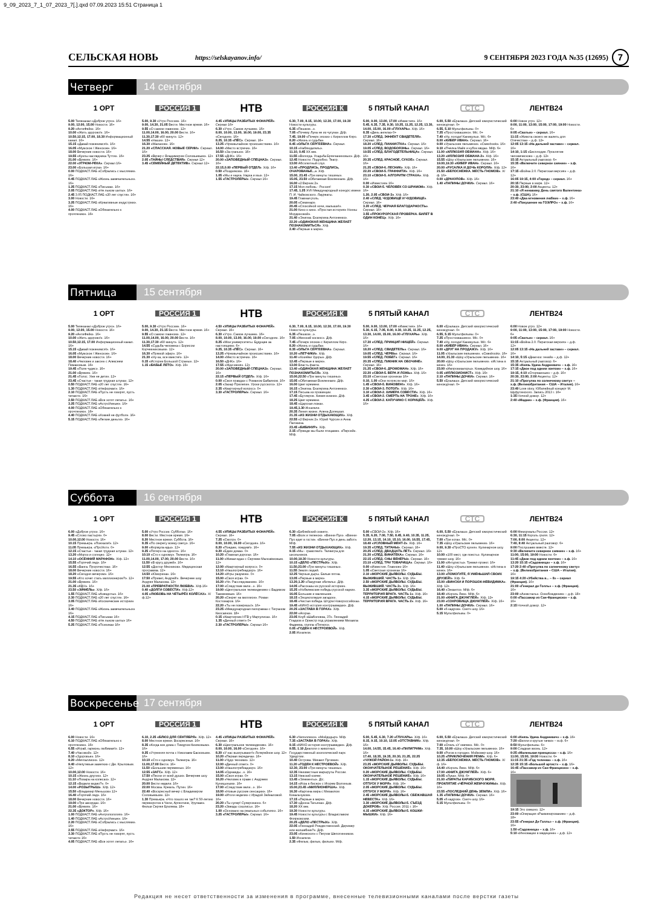9_09_2023_7_1_07_2023_7[.].qxd 07.09.2023 15:51 Страница 1
СЕЛЬСКАЯ НОВЬ https://selskayanov.info/ 9 СЕНТЯБРЯ 2023 ГОДА №35 (12695) 7
Четверг 14 сентября
1 ОРТ
5.00 Телеканал «Доброе утро». 16+
9.00, 12.00, 15.00 Новости. 16+
9.20 «АнтиФейк». 16+
10.00 «Жить здорово!». 16+
10.50,12.15, 17.00, 18.30 Информационный канал. 16+
15.15 «Давай поженимся!». 16+
16.05 «Мужское / Женское». 16+
18.00 Вечерние новости. 16+
19.55 «Куклы наследника Тутти». 16+
21.00 «Время». 16+
22.00 «УГРЮМ-РЕКА». Сериал 16+
23.00 «Большая игра». 16+
0.00 ПОДКАСТ.ЛАБ «Собрались с мыслями». 16+
0.45 ПОДКАСТ.ЛАБ «Жизнь замечательных». 16+
1.25 ПОДКАСТ.ЛАБ «Письма». 16+
2.05 ПОДКАСТ.ЛАБ «Не лыком шиты». 16+
2.45 3.05 ПОДКАСТ.ЛАБ «20 лет спустя». 16+
3.00 Новости. 16+
3.25 ПОДКАСТ.ЛАБ «Креативные индустрии». 16+
4.00 ПОДКАСТ.ЛАБ «Обязательно к прочтению». 16+
РОССИЯ 1
5.00, 9.30 «Утро России». 16+
9.00, 14.30, 21.05 Вести. Местное время. 16+
9.55 «О самом главном». 12+
11.00,14.00, 16.00, 20.00 Вести. 16+
11.30,17.30 «60 минут». 12+
14.55 «Наши». 12+
16.30 «Малахов». 16+
21.20 «СПАССКАЯ. НОВЫЕ СЕРИИ». Сериал. 16+
23.25 «Вечер с Владимиром Соловьевым». 12+
2.05 «ТАЙНЫ СЛЕДСТВИЯ». Сериал 12+
3.45 «СЕМЕЙНЫЙ ДЕТЕКТИВ». Сериал 12+
НТВ
4.45 «УЛИЦЫ РАЗБИТЫХ ФОНАРЕЙ». Сериал 16+
6.30 «Утро. Самое лучшее». 16+
8.00, 10.00, 13.00, 16.00, 19.00, 23.35 «Сегодня». 16+
8.25, 10.35 «ПЁС». Сериал. 16+
13.25 «Чрезвычайное происшествие». 16+
14.00 «Место встречи». 16+
16.50 «За гранью». 16+
17.55 «ДНК». 16+
20.00 «ЗАПОВЕДНЫЙ СПЕЦНАЗ». Сериал. 16+
22.15,0.00 «ПЕРВЫЙ ОТДЕЛ». Х/ф. 16+
0.50 «Поздняков». 16+
1.05 «Мы и наука. Наука и мы». 12+
1.55 «ГАСТРОЛЕРЫ». Сериал 16+
РОССИЯ К
6.30, 7.00, 8.15, 10.00, 12.30, 17.00, 19.30 Новости культуры.
6.35 «Пешком...».
7.05 «Почему Луна не из чугуна». Д/ф.
7.45, 19.00 «Почерк эпохи» с Кириллом Кяро.
8.20 «Жизнь и судьба».
8.45 «ОЛЬГА СЕРГЕЕВНА». Сериал.
10.15 «Наблюдатель».
11.10, 0.45 XX век.
11.55 «Вологда. Усадьба Брянчаниновых». Д/ф.
12.45 Новости. Подробно. Театр.
13.00 Абсолютный слух.
13.40 «ПРОДЛИСЬ, ПРОДЛИСЬ, ОЧАРОВАНЬЕ...». Х/ф.
15.00, 23.45 «Три минуты тишины».
15.05, 23.50 «Обитаемая Вселенная». Д/ф.
16.00 «2 Верник 2».
17.15 Моя любовь - Россия!
17.45, 1.25 XVII Международный конкурс имени П. И. Чайковского. Лауреаты.
19.45 Главная роль.
20.05 «Семинар».
20.45 «Спокойной ночи, малыши!».
21.00 Кино о кино. «Простая история» Нонны Мордюковой».
21.40 «Энигма. Екатерина Антоненко».
22.20 «ОДИНОКАЯ ЖЕНЩИНА ЖЕЛАЕТ ПОЗНАКОМИТЬСЯ». Х/ф.
2.40 «Первые в мире».
5 ПЯТЫЙ КАНАЛ
5.00, 9.00, 13.00, 17.00 «Известия». 16+
5.45, 6.35, 7.35, 9.30, 10.25, 11.25, 12.25, 13.30, 14.00, 15.00, 16.00 «ГЛУХАРЬ». Х/ф. 16+
8.35 «День ангела» 0+
17.30 «СЛЕД. ЭФФЕКТ СВИДЕТЕЛЯ». Сериал. 16+
18.20 «СЛЕД. ПИАНИСТКА». Сериал. 16+
19.05 «СЛЕД. ВОДОБОЯЗНЬ». Сериал. 16+
19.55 «СЛЕД. БЛАГОДЕТЕЛЬНИЦА». Сериал. 16+
20.35 «СЛЕД. КРАСНОЕ, СУХОЕ». Сериал. 16+
21.25 «СВОИ-6. ЛЕСНИК». Х/ф. 16+
22.20 «СВОИ-5. ГРАФФИТИ». Х/ф. 16+
23.10 «СВОИ-5. АЛГОРИТМ СТРАХА». Х/ф. 16+
0.00 «Известия» 16+
0.30 «СВОИ-5. ЧЕЛОВЕК СО ШРАМОМ». Х/ф. 16+
1.20, 2.05 «СВОИ-3». Х/ф. 16+
2.40 «СЛЕД. ЧУДОВИЩЕ И ЧУДОВИЩЕ». Сериал. 16+
3.20 «СЛЕД. ЧЕРНАЯ БЛАГОДАРНОСТЬ». Сериал. 16+
3.55 «ПРОКУРОРСКАЯ ПРОВЕРКА. БИЛЕТ В ОДИН КОНЕЦ». Х/ф. 16+
СТС
6.00, 5.50 «Ералаш». Детский юмористический киножурнал. 0+
6.55, 5.10 Мультфильмы. 0+
7.25 «Простоквашино». М/с. 0+
7.40 «Ну, погоди! Каникулы». М/с. 6+
8.00 «КИБЕР ИВАН». Сериал. 16+
9.00 «Уральские пельмени». «Смехbook». 16+
9.10 «Пчёлка Майя и кубок мёда». М/ф. 6+
11.00 «ИЛЛЮЗИЯ ОБМАНА». Х/ф. 16+
13.20 «ИЛЛЮЗИЯ ОБМАНА-2». Х/ф. 16+
15.55 «Шоу «Уральские пельмени». 16+
19.00,19.30 «КИБЕР ИВАН». Сериал. 16+
20.00 «РУСАЛКА И ДОЧЬ КОРОЛЯ». Х/ф. 12+
21.50 «БЕЛОСНЕЖКА. МЕСТЬ ГНОМОВ». Х/ф. 16+
0.00 «ДРАКУЛОВ». Х/ф. 16+
1.40 «ПАПИНЫ ДОЧКИ». Сериал. 16+
ЛЕНТВ24
6:00 Новое утро. 12+
9:00, 11:00, 13:00, 15:00, 17:00, 19:00 Новости. 6+
9:05 «Сватьи» – сериал. 16+
11:15 «Живота своего не жалеть для Отечества» – д.ф. 12+
12:05 13:15 «На дальней заставе» – сериал. 16+
14:10, 1:15 «Бесплодие. Проклятие человеческое» – д.ф. 12+
15:15 Актуальный разговор. 6+
15:35 «Включите северное сияние» – х.ф. 16+
17:15 «Война 2.0. Пиратская версия» – д.ф. 12+
16:05 19:15, 4:00 «Город» – сериал. 16+
20:15 Первые в мире. 12+
20:30, 23:00, 2:00 Акценты. 12+
21:10 «Я ненавижу День святого Валентина» – х.ф. (США). 16+
23:40 «Два мгновения любви» – х.ф. 16+
2:40 «Покушение на ГОЭЛРО» – х.ф. 16+
Пятница 15 сентября
1 ОРТ
5.00 Телеканал «Доброе утро». 16+
9.00, 12.00, 15.00 Новости. 16+
9.20 «АнтиФейк». 16+
10.00 «Жить здорово!». 16+
10.50,12.15, 17.00 Информационный канал. 16+
15.15 «Давай поженимся!». 16+
16.05 «Мужское / Женское». 16+
18.00 Вечерние новости. 16+
18.40 «Человек и закон» с Алексеем Пимановым. 16+
19.45 «Поле чудес». 16+
21.00 «Время». 16+
21.45 «Голос. Уже не дети». 12+
23.45 «Счастье - такая трудная штука». 12+
0.50 ПОДКАСТ.ЛАБ «20 лет спустя». 16+
1.30 ПОДКАСТ.ЛАБ «Неформат». 16+
2.10 ПОДКАСТ.ЛАБ «Пусть не говорят, пусть читают». 16+
2.50 ПОДКАСТ.ЛАБ «Все хотят летать». 16+
3.25 ПОДКАСТ.ЛАБ «АстроУмные». 16+
4.00 ПОДКАСТ.ЛАБ «Обязательно к прочтению». 16+
4.40 ПОДКАСТ.ЛАБ «Хоккей не футбол». 16+
5.15 ПОДКАСТ.ЛАБ «Легкие деньги». 16+
РОССИЯ 1
5.00, 9.30 «Утро России». 16+
9.00, 14.30, 21.15 Вести. Местное время. 16+
9.55 «О самом главном». 12+
11.00,14.00, 16.00, 20.00 Вести. 16+
11.30,17.30 «60 минут». 12+
14.55 «Судьба человека с Борисом Корчевниковым». 12+
16.30 «Прямой эфир». 16+
21.30 «Ну-ка, все вместе!». 12+
0.15 «Истории Большой Страны». 12+
1.15 «БАБЬЕ ЛЕТО». Х/ф. 16+
НТВ
4.50 «УЛИЦЫ РАЗБИТЫХ ФОНАРЕЙ». Сериал. 16+
6.30 «Утро. Самое лучшее». 16+
8.00, 10.00, 13.00, 16.00, 19.00 «Сегодня». 16+
8.25 «Мои университеты. Будущее за настоящим». 6+
9.25, 10.35 «ПЁС». Сериал. 16+
13.25 «Чрезвычайное происшествие». 16+
14.00 «Место встречи». 16+
16.50 «ДНК». 16+
17.55 «Жди меня». 12+
20.00 «ЗАПОВЕДНЫЙ СПЕЦНАЗ». Сериал. 16+
22.15 «ПЕРВЫЙ ОТДЕЛ». Х/ф. 16+
0.00 «Своя правда» с Романом Бабаяном. 16+
2.05 «Захар Прилепин. Уроки русского». 12+
2.35 «Квартирный вопрос». 0+
3.30 «ГАСТРОЛЕРЫ». Сериал. 16+
РОССИЯ К
6.30, 7.00, 8.15, 10.00, 12.30, 17.00, 19.30 Новости культуры.
6.35 «Пешком...».
7.05 «Женский космос». Д/ф.
7.45 «Почерк эпохи» с Кириллом Кяро.
8.20 «Жизнь и судьба».
8.35 «ОЛЬГА СЕРГЕЕВНА». Сериал.
10.20 «ЛЕТЧИКИ». Х/ф.
11.40 «Хозяйки Удоры». Д/ф.
12.45 «Первые в мире».
13.00 Власть факта.
13.40 «ОДИНОКАЯ ЖЕНЩИНА ЖЕЛАЕТ ПОЗНАКОМИТЬСЯ». Х/ф.
15.00,22.50 «Три минуты тишины».
15.05 «Обитаемая Вселенная». Д/ф.
16.00 Цвет времени.
16.15 «Энигма. Екатерина Антоненко».
17.15 Письма из провинции.
17.45 «Бутлеров. Химия жизни». Д/ф.
18.25 Цвет времени.
18.45 «Царская ложа».
19.45,1.30 Искатели.
20.35 Линия жизни. Алена Долецкая.
21.35 «ИЗ ЖИЗНИ ОТДЫХАЮЩИХ». Х/ф.
22.55 «2 Верник 2». Юрий Чурсин и Анна Патокина.
23.45 «БИБИНУР». Х/ф.
2.15 «Прежде мы были птицами». «Персей». М/ф.
5 ПЯТЫЙ КАНАЛ
5.00, 9.00, 13.00, 17.00 «Известия». 16+
5.30, 6.15, 7.05, 8.00, 9.30, 10.25, 11.25, 12.25, 13.30, 14.00, 15.00, 16.00 «ГЛУХАРЬ». Х/ф. 16+
17.30 «СЛЕД. ПРИНЦИП НИЩЕЙ». Сериал. 16+
18.20 «СЛЕД. СВИДЕТЕЛЬ». Сериал. 16+
19.05 «СЛЕД. ЧЕРВЬ». Сериал. 16+
19.55 «СЛЕД. ПОБЕГ». Сериал. 16+
20.35 «СЛЕД. ПИКНИК НА ОБОЧИНЕ». Сериал. 16+
21.25 «СВОИ-6. ДРОМОМАН». Х/ф. 16+
22.20 «СВОИ-5. ВЕРА И ЛОЖЬ». Х/ф. 16+
23.10 «Светская хроника» 16+
0.10, 1.00 «Они потрясли мир. 16+
1.45 «СВОИ-5. ВИНОВЕН!». Х/ф. 16+
2.30 «СВОИ-3. ПОТОП». Х/ф. 16+
3.10 «СВОИ-2. ХИМЕРА СОВЕСТИ». Х/ф. 16+
3.45 «СВОИ-2. СМЕРТЬ НА ТРОНЕ». Х/ф. 16+
4.25 «СВОИ-2. КАПУЧИНО С КОРИЦЕЙ». Х/ф. 16+
СТС
6.00 «Ералаш». Детский юмористический киножурнал. 0+
6.55, 5.15 Мультфильмы. 0+
7.25 «Простоквашино». М/с. 0+
7.40 «Ну, погоди! Каникулы». М/с. 6+
8.00 «КИБЕР ИВАН». Сериал. 16+
9.00 «ДРУГ НА ПРОДАЖУ». Х/ф. 16+
11.05 «Уральские пельмени». «Смехbook». 16+
14.00, 21.30 «Шоу «Уральские пельмени». 16+
20.00 «Шоу «Уральские пельмени». «Истина в кине». 16+
23.00 «Импровизаторы». Комедийное шоу. 16+
0.05 «ИЛЛЮЗИОНИСТ». Х/ф. 16+
2.10 «ПАПИНЫ ДОЧКИ». Сериал. 16+
5.50 «Ералаш». Детский юмористический киножурнал. 0+
ЛЕНТВ24
6:00 Новое утро. 12+
9:00, 11:00, 13:00, 15:00, 17:00, 19:00 Новости. 6+
9:05 «Сватьи» – сериал. 16+
11:15 «Война 2.0. Пиратская версия» – д.ф. 12+
12:05 13:15 «На дальней заставе» – сериал. 16+
14:10, 5:15 «Диагноз: гений» – д.ф. 12+
15:15 Актуальный разговор. 6+
15:35 «Князь Удача Андреевич» – х.ф. 16+
17:15 «Двое под одним зонтом» – х.ф. 16+
19:15, 4:10 «Оторванные» – д.ф. 16+
20:30, 23:00, 2:00 Акценты. 12+
21:10 «Прогулка по солнечному свету» – х.ф. (Великобритания – США – Италия). 16+
23:40 Love story. Юбилейный концерт М. Шуфутинского. Запись 2013 г. 16+
1:35 Ночной дожор. 12+
2:40 «Мадам» – х.ф. (Франция). 16+
Суббота 16 сентября
1 ОРТ
6.00 «Доброе утро». 16+
9.45 «Слово пастыря». 0+
10.00,12.00 Новости. 16+
10.15 Премьера. «Поехали!». 12+
11.05 Премьера. «ПроУют». 0+
12.15 «Счастье - такая трудная штука». 12+
13.20 «Мороз и солнце». 12+
14.10 «ОСЕННИЙ МАРАФОН». Х/ф. 12+
15.55 «Горячий лед». 16+
16.55 «Ванга. Пророчества». 16+
18.00 Вечерние новости. 16+
18.20 «Сегодня вечером». 16+
19.55 «Кто хочет стать миллионером?». 12+
21.00 «Время». 16+
21.35 «КВН». 16+
23.50 «ЭЙФЕЛЬ». Х/ф. 16+
1.55 ПОДКАСТ.ЛАБ «Анекдоты». 16+
2.30 ПОДКАСТ.ЛАБ «20 лет спустя». 16+
3.05 ПОДКАСТ.ЛАБ «Космические истории» 16+
3.40 ПОДКАСТ.ЛАБ «Жизнь замечательных» 16+
4.15 ПОДКАСТ.ЛАБ «Письма» 16+
4.50 ПОДКАСТ.ЛАБ «Не лыком шиты» 16+
5.25 ПОДКАСТ.ЛАБ «Психика» 16+
РОССИЯ 1
5.00 «Утро России. Суббота». 16+
8.00 Вести. Местное время. 16+
8.20 Местное время. Суббота. 16+
8.35 «По секрету всему свету». 16+
9.00 «Формула еды». 12+
9.25 «Пятеро на одного». 16+
10.10 «Сто к одному». Телеигра. 16+
11.00,14.00, 17.00, 20.00 Вести. 16+
11.50 «В кругу друзей». 16+
12.55 «Доктор Мясников». Медицинская программа. 12+
14.50 «Юморина». 16+
17.50 «Привет, Андрей!». Вечернее шоу Андрея Малахова. 12+
21.00 «ПРЕВРАТНОСТИ ЛЮБВИ». Х/ф.16+
0.40 «ДОЛГИ СОВЕСТИ». Х/ф.12+
4.05 «ЛЮБОВЬ НА ЧЕТЫРЁХ КОЛЁСАХ». Х/ф.12+
НТВ
4.55 «УЛИЦЫ РАЗБИТЫХ ФОНАРЕЙ». Сериал. 16+
7.25 «Смотр». 0+
8.00, 10.00, 16.00 «Сегодня». 16+
8.20 «Поедем, поедим!». 16+
9.20 «Едим дома». 0+
10.20 «Главная дорога». 16+
11.00 «Живая еда» с Сергеем Малозёмовым. 12+
12.00 «Квартирный вопрос». 0+
13.10 «Нашпотребнадзор». 16+
14.20 «Игры разумов». 0+
15.00 «Своя игра». 0+
16.20 «Чп. Расследование». 16+
17.00 «Следствие вели...». 16+
19.00 «Центральное телевидение» с Вадимом Такменевым. 16+
20.20 «Секрет на миллион». Роман Костомаров. 16+
22.20 «Ты не поверишь!». 16+
23.25 «Международная пилорама» с Тиграном Кеосаяном. 18+
0.15 «Квартирник НТВ у Маргулиса». 16+
1.35 «Дачный ответ» 0+
2.30 «ГАСТРОЛЕРЫ». Сериал 16+
РОССИЯ К
6.30 «Библейский сюжет».
7.05 «Волк и теленок». «Винни-Пух». «Винни-Пух идет в гости». «Винни-Пух и день забот». М/ф.
7.55 «ИЗ ЖИЗНИ ОТДЫХАЮЩИХ». Х/ф.
9.15 «Мы - грамотеи!». Телеигра для школьников.
10.00,19.30 Новости культуры.
10.15 «ДЕЛО «ПЕСТРЫХ». Х/ф.
11.50,23.00 «Три минуты тишины».
11.55 Земля людей.
12.25 Черные дыры. Белые пятна.
13.05 «Первые в мире».
13.20,1.20 «Лазурная обитель». Д/ф.
14.05 «Рассказы из русской истории».
15.25 «Нобелевские победы русской науки».
16.05 Большие и маленькие.
18.15 «Энциклопедия загадок».
18.45 «Чистая победа. Штурм Новороссийска».
19.45 «КИНО история контрразведки». Д/ф.
20.25 «ЗАСТАВА В ГОРАХ». Х/ф.
22.00 «Агора».
23.05 Клуб «Шаболовка, 37». Геннадий Гладков и Оркестр под управлением Михаила Фадеева, группа «Пятеро».
0.05 «ГОДЕН К НЕСТРОЕВОЙ». Х/ф.
2.05 Искатели.
5 ПЯТЫЙ КАНАЛ
5.00 «СВОИ-2». Х/ф. 16+
5.35, 6.20, 7.00, 7.50, 8.45, 9.40, 10.35, 11.25, 12.20, 13.15, 14.10, 15.10, 16.00, 16.55, 17.45, 18.40 «УСЛОВНЫЙ МЕНТ-2». Х/ф. 16+
19.35 «СЛЕД. ТИТАНЫ». Сериал. 16+
20.25 «СЛЕД. ДВАДЦАТЬ ЛЕТ». Сериал. 16+
21.20 «СЛЕД. ВИНАТЕКА». Сериал. 16+
22.15 «СЛЕД. СНЫ ВЕНЕРЫ». Сериал. 16+
23.10 «СЛЕД. ТРИ ТОВАРИЩА». Сериал. 16+
0.00 «Известия. Главное» 16+
1.05 «Светская хроника» 16+
2.10 «МОРСКИЕ ДЬЯВОЛЫ. СУДЬБЫ. ВЫЖИВШИЙ. ЧАСТЬ 1». Х/ф. 16+
2.50 «МОРСКИЕ ДЬЯВОЛЫ. СУДЬБЫ. ВЫЖИВШИЙ. ЧАСТЬ 2». Х/ф. 16+
3.35 «МОРСКИЕ ДЬЯВОЛЫ. СУДЬБЫ. ТЕРРИТОРИЯ ВРАГА. ЧАСТЬ 1». Х/ф. 16+
4.15 «МОРСКИЕ ДЬЯВОЛЫ. СУДЬБЫ. ТЕРРИТОРИЯ ВРАГА. ЧАСТЬ 2». Х/ф. 16+
СТС
6.00, 5.50 «Ералаш». Детский юмористический киножурнал. 0+
7.00 «Три кота». М/с. 0+
7.35 «Шоу «Уральские пельмени». 16+
9.00, 9.30 «ПроСТО кухня». Кулинарное шоу. 12+
10.00 «100 мест, где поесть». Кулинарное тревел-шоу. 16+
11.00 «Интуристы». Тревел-проект. 16+
11.40 «Шоу «Уральские пельмени». «Истина в кине». 16+
13.00 «ПОМОГИТЕ, Я УМЕНЬШИЛ СВОИХ ДРУЗЕЙ!». Х/ф. 6+
15.00 «ВИНСКИ И ПОРОШОК-НЕВИДИМКА». Х/ф. 12+
16.40 «Энканто». М/ф. 6+
18.40 «Король Лев». М/ф. 6+
21.00 «КНИГА ДЖУНГЛЕЙ». Х/ф. 12+
23.00 «СОКРОВИЩА ДЖУНГЛЕЙ». Х/ф. 16+
1.00 «ПАПИНЫ ДОЧКИ». Сериал. 16+
5.00 «6 кадров». Скетч-шоу. 16+
5.15 Мультфильмы. 0+
ЛЕНТВ24
6:00 Мемориалы России. 12+
6:30, 11:15 Король гриля. 12+
7:00, 8:00 Акценты. 12+
7:40, 8:40 Актуальный разговор. 6+
9:00 Послушаем вместе. 12+
9:30 «Включите северное сияние» – х.ф. 16+
11:00, 15:00, 19:00 Новости. 6+
11:45 «Двое под одним зонтом» – х.ф. 16+
13:20 15:15 «Садовница» – х.ф. 16+
17:20 2:40 «Прогулка по солнечному свету» – х.ф. (Великобритания – США – Италия). 16+
19:15 4:20 «Убийства в... – 8» – сериал (Франция). 16+
21:00 «Генерал де Голль» – х.ф. (Франция). 16+
23:00 «Азовсталь». Освобождение» – д.ф. 18+
0:00 «Пассажир из Сан-Франциско» – х.ф. 16+
2:15 Ночной дожор. 12+
Воскресенье 17 сентября
1 ОРТ
6.00 Новости. 16+
6.10 ПОДКАСТ.ЛАБ «Обязательно к прочтению». 16+
6.55 «Играй, гармонь любимая!». 12+
7.40 «Часовой». 12+
8.10 «Здоровье». 16+
9.20 «Мечталлион». 12+
9.40 «Непутевые заметки» с Дм. Крыловым. 12+
10.00,12.00 Новости. 16+
10.15 «Жизнь других». 12+
11.10 «Повара на колесах». 12+
12.15 «Видели видео?». 0+
14.00 «РОЗЫГРЫШ». Х/ф. 12+
15.50 «Владимир Меньшов» 12+
16.40 «Горячий лед». 16+
18.00 Вечерние новости. 16+
19.00 «Три аккорда». 16+
21.00 «Время». 16+
22.35 «ДОКТОР». Х/ф. 16+
1.00 ПОДКАСТ.ЛАБ «Антропология». 16+
1.40 ПОДКАСТ.ЛАБ «АстроУмные». 16+
2.20 ПОДКАСТ.ЛАБ «Собрались с мыслями». 16+
2.55 ПОДКАСТ.ЛАБ «Неформат». 16+
3.30 ПОДКАСТ.ЛАБ «Пусть не говорят, пусть читают» 16+
4.05 ПОДКАСТ.ЛАБ «Все хотят летать». 16+
РОССИЯ 1
6.10, 2.25 «БЛЮЗ ДЛЯ СЕНТЯБРЯ». Х/ф. 12+
8.00 Местное время. Воскресенье. 16+
8.35 «Когда все дома с Тимуром Кизяковым». 16+
9.25 «Утренняя почта с Николаем Басковым». 16+
10.10 «Сто к одному». Телеигра. 16+
11.00,17.00 Вести. 16+
11.50 «Большие перемены». 16+
12.55 «ЗАГС». Х/ф. 12+
17.50 «Песни от всей души». Вечернее шоу Андрея Малахова. 12+
20.00 Вести недели. 16+
22.00 Москва. Кремль. Путин. 16+
22.40 «Воскресный вечер с Владимиром Соловьевым». 12+
1.30 Премьера. «Что пошло не так? К 50-летию переворотов в Чили, Аргентине, Уругвае». Фильм Сергея Брилева. 18+
НТВ
4.45 «УЛИЦЫ РАЗБИТЫХ ФОНАРЕЙ». Сериал. 16+
6.30 «Центральное телевидение». 16+
8.00, 10.00, 16.00 «Сегодня». 16+
8.20 «У нас выигрывают!» Лотерейное шоу. 12+
10.20 «Первая передача». 16+
11.00 «Чудо техники». 12+
12.00 «Дачный ответ». 0+
13.00 «Нашпотребнадзор». 16+
14.05 «Однажды...». 16+
15.00 «Своя игра». 0+
16.20 «Человек в праве с Андреем Куницыным». 16+
17.00 «Следствие вели...». 16+
18.00 «Новые русские сенсации». 16+
19.00 «Итоги недели» с Ирадой Зейналовой. 16+
20.20 «Ты супер! Суперсезон». 6+
23.20 «Звезды сошлись». 16+
1.00 «Основано на реальных событиях». 16+
3.25 «ГАСТРОЛЕРЫ». Сериал. 16+
РОССИЯ К
6.30 «Чиполлино». «Мойдодыр». М/ф.
7.35 «ЗАСТАВА В ГОРАХ». Х/ф.
9.15 «КИНО история контрразведки». Д/ф.
9.55, 1.10 Диалоги о животных. Государственный зоологический парк Удмуртии.
10.40 Острова. Михаил Пуговкин.
11.20 «ГОДЕН К НЕСТРОЕВОЙ». Х/ф.
12.30, 23.00 «Три минуты тишины».
12.35 Неизвестные маршруты России.
13.15 Невский ковчег.
13.45 «Элементы». Д/с.
14.15 «Игра в бисер» с Игорем Волгиным.
15.00,23.45 «МИЛЛИОНЕРША». Х/ф.
16.30 «Картина мира с Михаилом Ковальчуком».
17.15 «Первые в мире».
17.30 «Донна Татьяна». Д/ф.
18.20 XX век.
19.30 Новости культуры.
19.45 Новости культуры с Владиславом Флярковским.
20.25 «ДЕЛО «ПЕСТРЫХ». Х/ф.
22.05 «Геннадий Рождественский. Дирижер или волшебник?». Д/ф.
23.05 «Кинескоп» с Петром Шепотинником.
1.50 Искатели.
2.35 «Фильм, фильм, фильм». М/ф.
5 ПЯТЫЙ КАНАЛ
5.00, 5.45, 6.30, 7.20 «ГЛУХАРЬ». Х/ф. 16+
8.15, 9.15, 10.10, 12.05 «ОТСТАВНИК». Х/ф. 16+
14.00, 14.55, 15.45, 16.40 «ПИЛИГРИМ». Х/ф. 16+
17.40, 18.35, 19.35, 20.30, 21.25, 22.25 «ЧУЖОЙ РАЙОН-1». Х/ф. 16+
23.25 «МОРСКИЕ ДЬЯВОЛЫ. СУДЬБЫ. ОКОНЧАТЕЛЬНОЕ РЕШЕНИЕ». Х/ф. 16+
0.20 «МОРСКИЕ ДЬЯВОЛЫ. СУДЬБЫ. ОКОНЧАТЕЛЬНОЕ РЕШЕНИЕ». Х/ф. 16+
1.15 «МОРСКИЕ ДЬЯВОЛЫ. СУДЬБЫ. ОТПУСК У МОРЯ». Х/ф. 16+
2.05 «МОРСКИЕ ДЬЯВОЛЫ. СУДЬБЫ. ОТПУСК У МОРЯ». Х/ф. 16+
2.45 «МОРСКИЕ ДЬЯВОЛЫ-5. СБЕЖАВШАЯ НЕВЕСТА». Х/ф. 16+
3.30 «МОРСКИЕ ДЬЯВОЛЫ-5. СЪЕЗД ДОКЕРОВ». Х/ф. Россия. 2011 г. 16+
4.15 «МОРСКИЕ ДЬЯВОЛЫ-5. КОШКИ-МЫШКИ». Х/ф. 16+
СТС
6.00, 5.50 «Ералаш». Детский юмористический киножурнал. 0+
7.00 «Отель «У овечек». М/с. 0+
7.35, 10.00 «Шоу «Уральские пельмени». 16+
9.00 «Рогов в городе». Мэйковер-шоу. 16+
10.25 «ПРИКЛЮЧЕНИЯ РЕМИ». Х/ф. 6+
12.35 «БЕЛОСНЕЖКА. МЕСТЬ ГНОМОВ». Х/ф. 16+
14.40 «Король Лев». М/ф. 6+
17.00 «КНИГА ДЖУНГЛЕЙ». Х/ф. 6+
19.05 «Лука». М/ф. 6+
21.00 «ПИРАТЫ КАРИБСКОГО МОРЯ. ПРОКЛЯТИЕ «ЧЁРНОЙ ЖЕМЧУЖИНЫ». Х/ф. 16+
23.55 «ПОСЛЕДНИЙ ДЕНЬ ЗЕМЛИ». Х/ф. 16+
1.35 «ПАПИНЫ ДОЧКИ». Сериал. 16+
5.05 «6 кадров». Скетч-шоу. 16+
5.15 Мультфильмы. 0+
ЛЕНТВ24
6:00 «Князь Удача Андреевич» – х.ф. 16+
7:20 «Вилли и крутые тачки» – м.ф. 6+
8:50 Мультфильмы. 6+
9:00 Сладкая жизнь. 12+
9:25 «Маленькая принцесса» – х.ф. 16+
11:00, 15:00, 19:00 Новости. 6+
11:15 21:35 «Год теленка» – х.ф. 16+
12:35 15:15 «Большой артист» – х.ф. 16+
16:45 «Пассажир из Сан-Франциско» – х.ф. 16+
19:15 Это смешно. 12+
23:00 «Операция «Разминирование» – д.ф. 18+
23:55 «Генерал Де Голль» – х.ф. (Франция). 16+
1:50 «Садовница» – х.ф. 16+
5:10 «Инновации в медицине» – д.ф. 12+
Редакция не несет ответственности за изменения в программе, внесенные телевизионными каналами после верстки газеты